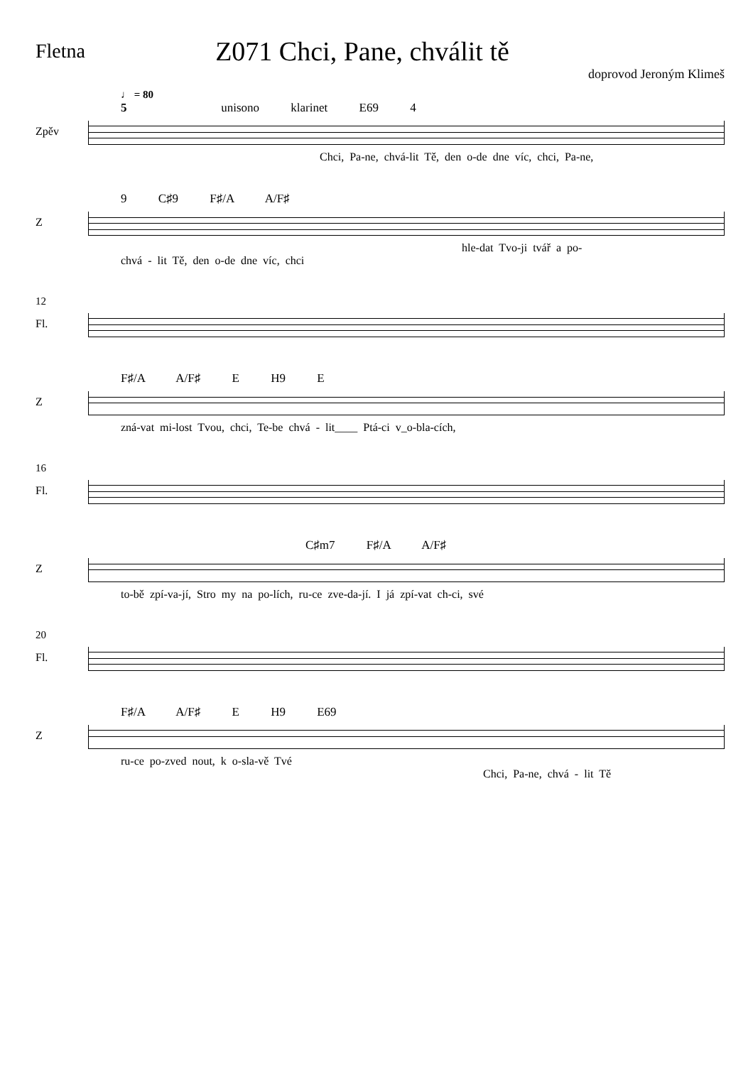Fletna
Z071 Chci, Pane, chválit tě
doprovod Jeroným Klimeš
♩ = 80
5 unisono klarinet E69 4
Zpěv
Chci, Pa-ne, chvá-lit Tě, den o-de dne víc, chci, Pa-ne,
9 C♯9 F♯/A A/F♯
Z
hle-dat Tvo-ji tvář a po-
chvá - lit Tě, den o-de dne víc, chci
12
Fl.
F♯/A A/F♯ E H9 E
Z
zná-vat mi-lost Tvou, chci, Te-be chvá - lit____ Ptá-ci v_o-bla-cích,
16
Fl.
C♯m7 F♯/A A/F♯
Z
to-bě zpí-va-jí, Stro my na po-lích, ru-ce zve-da-jí. I já zpí-vat ch-ci, své
20
Fl.
F♯/A A/F♯ E H9 E69
Z
ru-ce po-zved nout, k o-sla-vě Tvé
Chci, Pa-ne, chvá - lit Tě